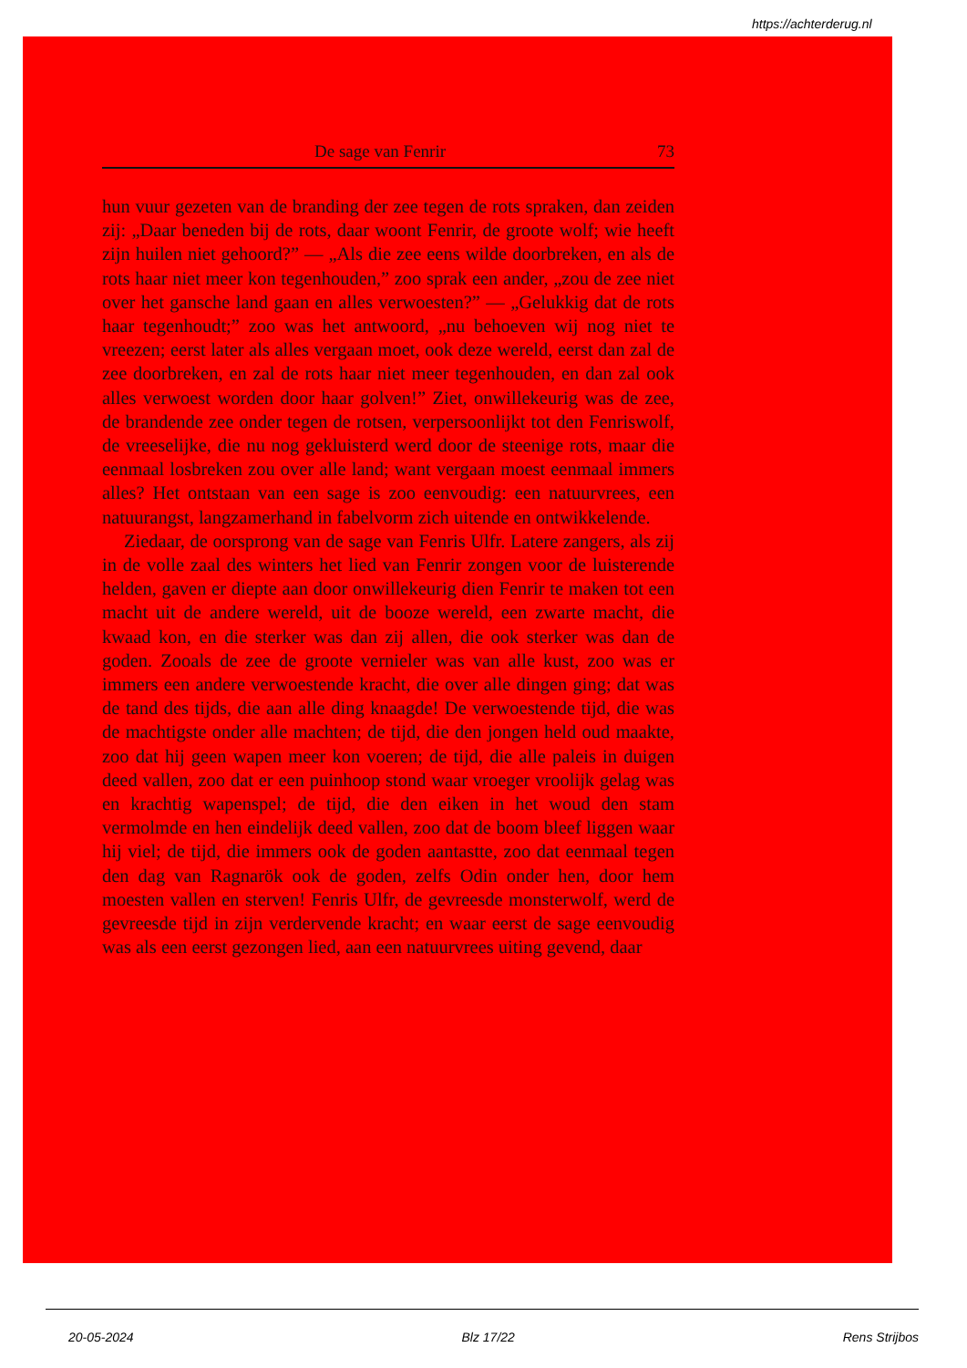https://achterderug.nl
De sage van Fenrir 73
hun vuur gezeten van de branding der zee tegen de rots spraken, dan zeiden zij: „Daar beneden bij de rots, daar woont Fenrir, de groote wolf; wie heeft zijn huilen niet gehoord?” — „Als die zee eens wilde doorbreken, en als de rots haar niet meer kon tegenhouden,” zoo sprak een ander, „zou de zee niet over het gansche land gaan en alles verwoesten?” — „Gelukkig dat de rots haar tegenhoudt;” zoo was het antwoord, „nu behoeven wij nog niet te vreezen; eerst later als alles vergaan moet, ook deze wereld, eerst dan zal de zee doorbreken, en zal de rots haar niet meer tegenhouden, en dan zal ook alles verwoest worden door haar golven!” Ziet, onwillekeurig was de zee, de brandende zee onder tegen de rotsen, verpersoonlijkt tot den Fenriswolf, de vreeselijke, die nu nog gekluisterd werd door de steenige rots, maar die eenmaal losbreken zou over alle land; want vergaan moest eenmaal immers alles? Het ontstaan van een sage is zoo eenvoudig: een natuurvrees, een natuurangst, langzamerhand in fabelvorm zich uitende en ontwikkelende.
Ziedaar, de oorsprong van de sage van Fenris Ulfr. Latere zangers, als zij in de volle zaal des winters het lied van Fenrir zongen voor de luisterende helden, gaven er diepte aan door onwillekeurig dien Fenrir te maken tot een macht uit de andere wereld, uit de booze wereld, een zwarte macht, die kwaad kon, en die sterker was dan zij allen, die ook sterker was dan de goden. Zooals de zee de groote vernieler was van alle kust, zoo was er immers een andere verwoestende kracht, die over alle dingen ging; dat was de tand des tijds, die aan alle ding knaagde! De verwoestende tijd, die was de machtigste onder alle machten; de tijd, die den jongen held oud maakte, zoo dat hij geen wapen meer kon voeren; de tijd, die alle paleis in duigen deed vallen, zoo dat er een puinhoop stond waar vroeger vroolijk gelag was en krachtig wapenspel; de tijd, die den eiken in het woud den stam vermolmde en hen eindelijk deed vallen, zoo dat de boom bleef liggen waar hij viel; de tijd, die immers ook de goden aantastte, zoo dat eenmaal tegen den dag van Ragnarök ook de goden, zelfs Odin onder hen, door hem moesten vallen en sterven! Fenris Ulfr, de gevreesde monsterwolf, werd de gevreesde tijd in zijn verdervende kracht; en waar eerst de sage eenvoudig was als een eerst gezongen lied, aan een natuurvrees uiting gevend, daar
20-05-2024 Blz 17/22 Rens Strijbos